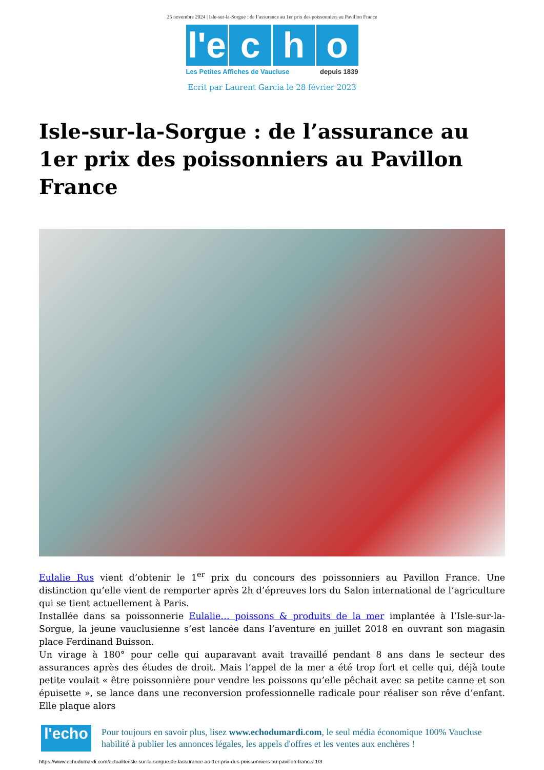25 novembre 2024 | Isle-sur-la-Sorgue : de l’assurance au 1er prix des poissonniers au Pavillon France
l'e c h o
Les Petites Affiches de Vaucluse depuis 1839
Ecrit par Laurent Garcia le 28 février 2023
Isle-sur-la-Sorgue : de l’assurance au 1er prix des poissonniers au Pavillon France
Eulalie Rus vient d’obtenir le 1<sup>er</sup> prix du concours des poissonniers au Pavillon France. Une distinction qu’elle vient de remporter après 2h d’épreuves lors du Salon international de l’agriculture qui se tient actuellement à Paris.
Installée dans sa poissonnerie Eulalie… poissons & produits de la mer implantée à l’Isle-sur-la-Sorgue, la jeune vauclusienne s’est lancée dans l’aventure en juillet 2018 en ouvrant son magasin place Ferdinand Buisson.
Un virage à 180° pour celle qui auparavant avait travaillé pendant 8 ans dans le secteur des assurances après des études de droit. Mais l’appel de la mer a été trop fort et celle qui, déjà toute petite voulait « être poissonnière pour vendre les poissons qu’elle pêchait avec sa petite canne et son épuisette », se lance dans une reconversion professionnelle radicale pour réaliser son rêve d’enfant. Elle plaque alors
l'echo
Pour toujours en savoir plus, lisez www.echodumardi.com, le seul média économique 100% Vaucluse habilité à publier les annonces légales, les appels d'offres et les ventes aux enchères !
https://www.echodumardi.com/actualite/isle-sur-la-sorgue-de-lassurance-au-1er-prix-des-poissonniers-au-pavillon-france/ 1/3